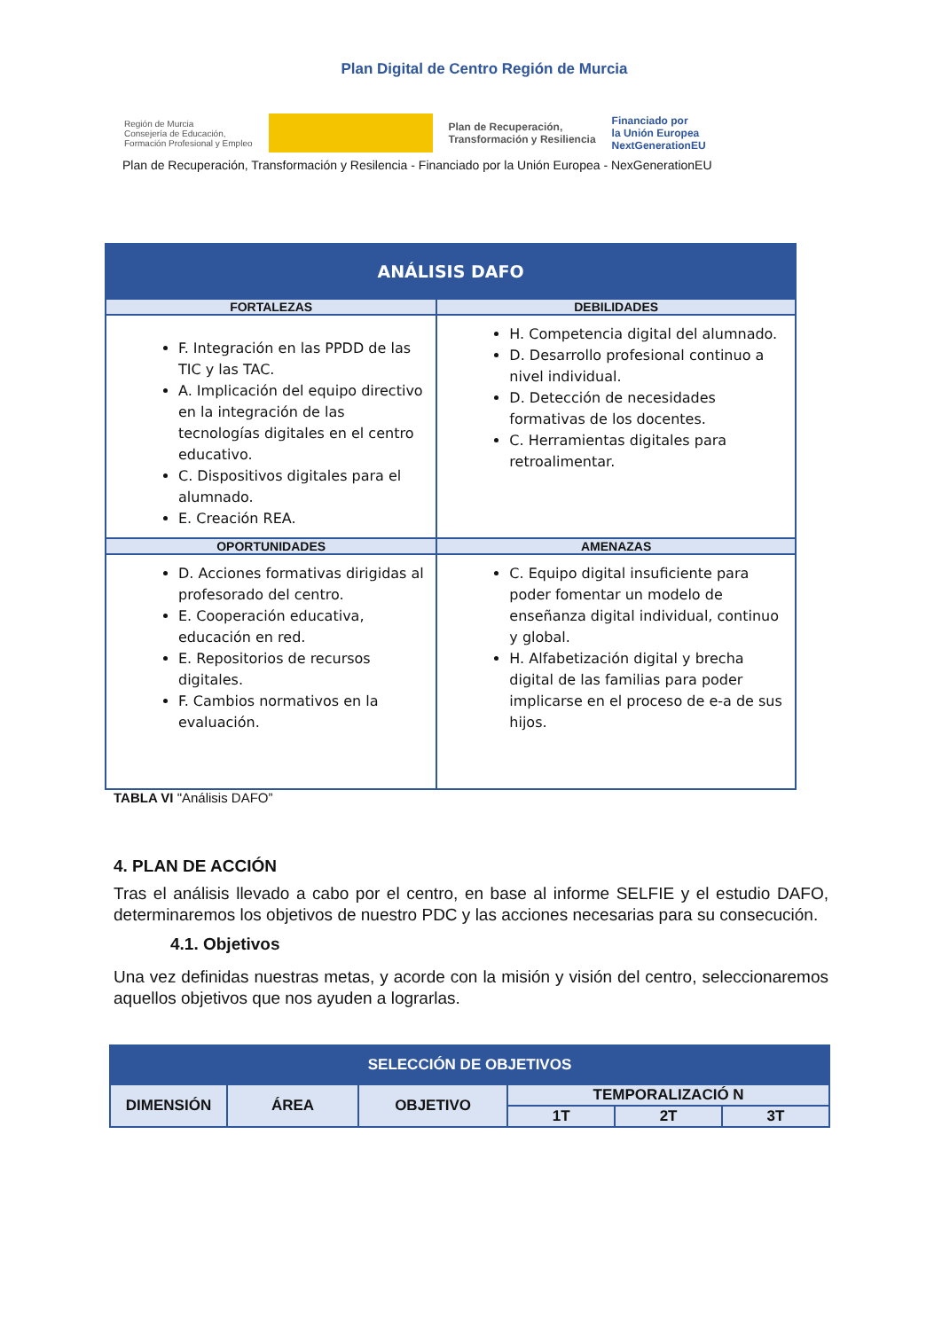Plan Digital de Centro Región de Murcia
Región de Murcia
Consejería de Educación,
Formación Profesional y Empleo
Plan de Recuperación,
Transformación y Resiliencia Financiado por
la Unión Europea
NextGenerationEU
Plan de Recuperación, Transformación y Resilencia - Financiado por la Unión Europea - NexGenerationEU
| ANÁLISIS DAFO | |
| --- | --- |
| FORTALEZAS | DEBILIDADES |
| F. Integración en las PPDD de las TIC y las TAC. A. Implicación del equipo directivo en la integración de las tecnologías digitales en el centro educativo. C. Dispositivos digitales para el alumnado. E. Creación REA. | H. Competencia digital del alumnado. D. Desarrollo profesional continuo a nivel individual. D. Detección de necesidades formativas de los docentes. C. Herramientas digitales para retroalimentar. |
| OPORTUNIDADES | AMENAZAS |
| D. Acciones formativas dirigidas al profesorado del centro. E. Cooperación educativa, educación en red. E. Repositorios de recursos digitales. F. Cambios normativos en la evaluación. | C. Equipo digital insuficiente para poder fomentar un modelo de enseñanza digital individual, continuo y global. H. Alfabetización digital y brecha digital de las familias para poder implicarse en el proceso de e-a de sus hijos. |
TABLA VI "Análisis DAFO”
4. PLAN DE ACCIÓN
Tras el análisis llevado a cabo por el centro, en base al informe SELFIE y el estudio DAFO, determinaremos los objetivos de nuestro PDC y las acciones necesarias para su consecución.
4.1. Objetivos
Una vez definidas nuestras metas, y acorde con la misión y visión del centro, seleccionaremos aquellos objetivos que nos ayuden a lograrlas.
| SELECCIÓN DE OBJETIVOS | | | | | |
| --- | --- | --- | --- | --- | --- |
| DIMENSIÓN | ÁREA | OBJETIVO | TEMPORALIZACIÓ N | | |
| | | | 1T | 2T | 3T |